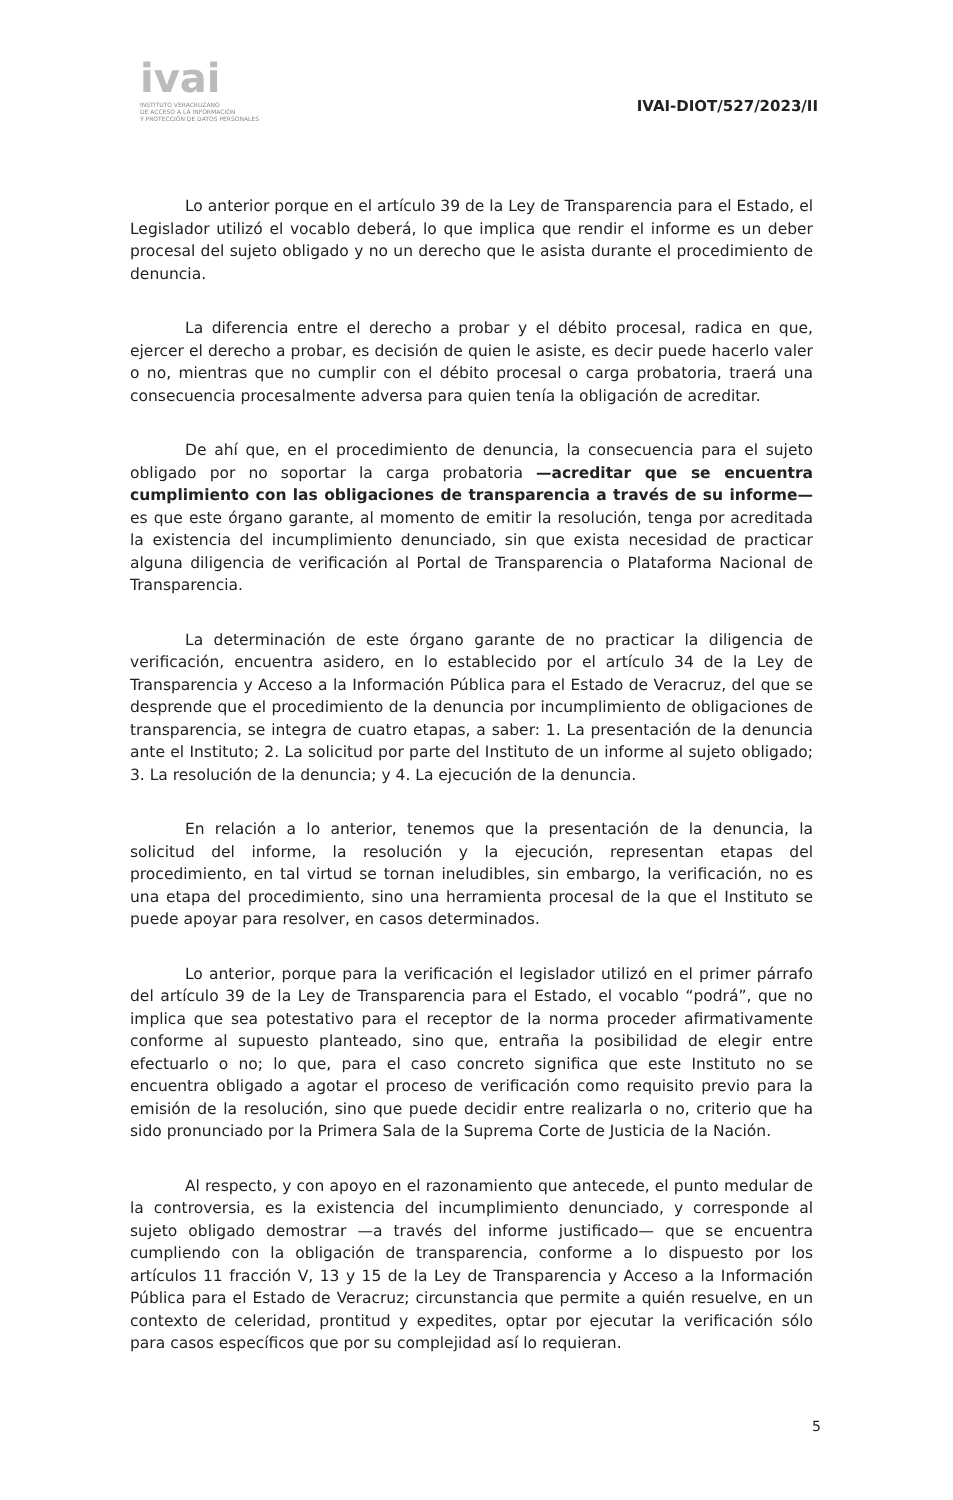ivai
INSTITUTO VERACRUZANO
DE ACCESO A LA INFORMACIÓN
Y PROTECCIÓN DE DATOS PERSONALES
IVAI-DIOT/527/2023/II
Lo anterior porque en el artículo 39 de la Ley de Transparencia para el Estado, el Legislador utilizó el vocablo deberá, lo que implica que rendir el informe es un deber procesal del sujeto obligado y no un derecho que le asista durante el procedimiento de denuncia.
La diferencia entre el derecho a probar y el débito procesal, radica en que, ejercer el derecho a probar, es decisión de quien le asiste, es decir puede hacerlo valer o no, mientras que no cumplir con el débito procesal o carga probatoria, traerá una consecuencia procesalmente adversa para quien tenía la obligación de acreditar.
De ahí que, en el procedimiento de denuncia, la consecuencia para el sujeto obligado por no soportar la carga probatoria —acreditar que se encuentra cumplimiento con las obligaciones de transparencia a través de su informe—es que este órgano garante, al momento de emitir la resolución, tenga por acreditada la existencia del incumplimiento denunciado, sin que exista necesidad de practicar alguna diligencia de verificación al Portal de Transparencia o Plataforma Nacional de Transparencia.
La determinación de este órgano garante de no practicar la diligencia de verificación, encuentra asidero, en lo establecido por el artículo 34 de la Ley de Transparencia y Acceso a la Información Pública para el Estado de Veracruz, del que se desprende que el procedimiento de la denuncia por incumplimiento de obligaciones de transparencia, se integra de cuatro etapas, a saber: 1. La presentación de la denuncia ante el Instituto; 2. La solicitud por parte del Instituto de un informe al sujeto obligado; 3. La resolución de la denuncia; y 4. La ejecución de la denuncia.
En relación a lo anterior, tenemos que la presentación de la denuncia, la solicitud del informe, la resolución y la ejecución, representan etapas del procedimiento, en tal virtud se tornan ineludibles, sin embargo, la verificación, no es una etapa del procedimiento, sino una herramienta procesal de la que el Instituto se puede apoyar para resolver, en casos determinados.
Lo anterior, porque para la verificación el legislador utilizó en el primer párrafo del artículo 39 de la Ley de Transparencia para el Estado, el vocablo “podrá”, que no implica que sea potestativo para el receptor de la norma proceder afirmativamente conforme al supuesto planteado, sino que, entraña la posibilidad de elegir entre efectuarlo o no; lo que, para el caso concreto significa que este Instituto no se encuentra obligado a agotar el proceso de verificación como requisito previo para la emisión de la resolución, sino que puede decidir entre realizarla o no, criterio que ha sido pronunciado por la Primera Sala de la Suprema Corte de Justicia de la Nación.
Al respecto, y con apoyo en el razonamiento que antecede, el punto medular de la controversia, es la existencia del incumplimiento denunciado, y corresponde al sujeto obligado demostrar —a través del informe justificado— que se encuentra cumpliendo con la obligación de transparencia, conforme a lo dispuesto por los artículos 11 fracción V, 13 y 15 de la Ley de Transparencia y Acceso a la Información Pública para el Estado de Veracruz; circunstancia que permite a quién resuelve, en un contexto de celeridad, prontitud y expedites, optar por ejecutar la verificación sólo para casos específicos que por su complejidad así lo requieran.
5